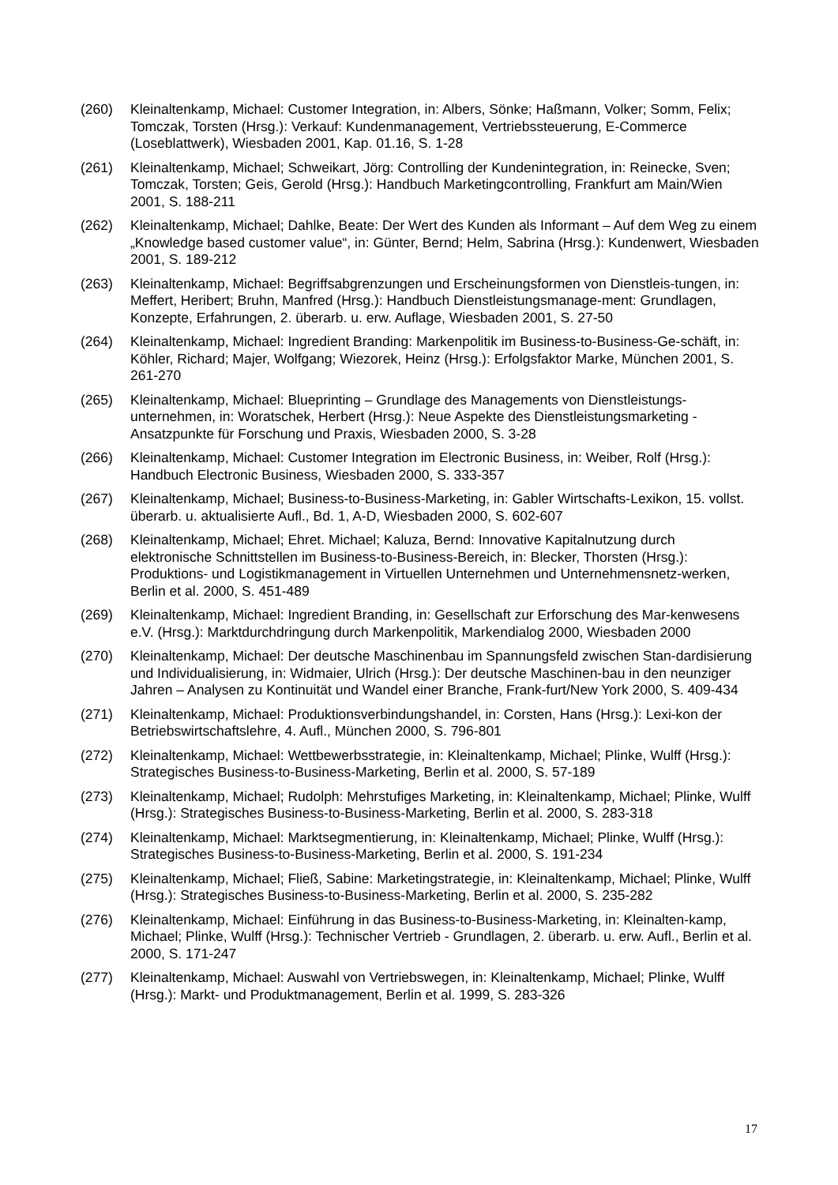(260) Kleinaltenkamp, Michael: Customer Integration, in: Albers, Sönke; Haßmann, Volker; Somm, Felix; Tomczak, Torsten (Hrsg.): Verkauf: Kundenmanagement, Vertriebssteuerung, E-Commerce (Loseblattwerk), Wiesbaden 2001, Kap. 01.16, S. 1-28
(261) Kleinaltenkamp, Michael; Schweikart, Jörg: Controlling der Kundenintegration, in: Reinecke, Sven; Tomczak, Torsten; Geis, Gerold (Hrsg.): Handbuch Marketingcontrolling, Frankfurt am Main/Wien 2001, S. 188-211
(262) Kleinaltenkamp, Michael; Dahlke, Beate: Der Wert des Kunden als Informant – Auf dem Weg zu einem „Knowledge based customer value“, in: Günter, Bernd; Helm, Sabrina (Hrsg.): Kundenwert, Wiesbaden 2001, S. 189-212
(263) Kleinaltenkamp, Michael: Begriffsabgrenzungen und Erscheinungsformen von Dienstleis-tungen, in: Meffert, Heribert; Bruhn, Manfred (Hrsg.): Handbuch Dienstleistungsmanage-ment: Grundlagen, Konzepte, Erfahrungen, 2. überarb. u. erw. Auflage, Wiesbaden 2001, S. 27-50
(264) Kleinaltenkamp, Michael: Ingredient Branding: Markenpolitik im Business-to-Business-Ge-schäft, in: Köhler, Richard; Majer, Wolfgang; Wiezorek, Heinz (Hrsg.): Erfolgsfaktor Marke, München 2001, S. 261-270
(265) Kleinaltenkamp, Michael: Blueprinting – Grundlage des Managements von Dienstleistungs-unternehmen, in: Woratschek, Herbert (Hrsg.): Neue Aspekte des Dienstleistungsmarketing - Ansatzpunkte für Forschung und Praxis, Wiesbaden 2000, S. 3-28
(266) Kleinaltenkamp, Michael: Customer Integration im Electronic Business, in: Weiber, Rolf (Hrsg.): Handbuch Electronic Business, Wiesbaden 2000, S. 333-357
(267) Kleinaltenkamp, Michael; Business-to-Business-Marketing, in: Gabler Wirtschafts-Lexikon, 15. vollst. überarb. u. aktualisierte Aufl., Bd. 1, A-D, Wiesbaden 2000, S. 602-607
(268) Kleinaltenkamp, Michael; Ehret. Michael; Kaluza, Bernd: Innovative Kapitalnutzung durch elektronische Schnittstellen im Business-to-Business-Bereich, in: Blecker, Thorsten (Hrsg.): Produktions- und Logistikmanagement in Virtuellen Unternehmen und Unternehmensnetz-werken, Berlin et al. 2000, S. 451-489
(269) Kleinaltenkamp, Michael: Ingredient Branding, in: Gesellschaft zur Erforschung des Mar-kenwesens e.V. (Hrsg.): Marktdurchdringung durch Markenpolitik, Markendialog 2000, Wiesbaden 2000
(270) Kleinaltenkamp, Michael: Der deutsche Maschinenbau im Spannungsfeld zwischen Stan-dardisierung und Individualisierung, in: Widmaier, Ulrich (Hrsg.): Der deutsche Maschinen-bau in den neunziger Jahren – Analysen zu Kontinuität und Wandel einer Branche, Frank-furt/New York 2000, S. 409-434
(271) Kleinaltenkamp, Michael: Produktionsverbindungshandel, in: Corsten, Hans (Hrsg.): Lexi-kon der Betriebswirtschaftslehre, 4. Aufl., München 2000, S. 796-801
(272) Kleinaltenkamp, Michael: Wettbewerbsstrategie, in: Kleinaltenkamp, Michael; Plinke, Wulff (Hrsg.): Strategisches Business-to-Business-Marketing, Berlin et al. 2000, S. 57-189
(273) Kleinaltenkamp, Michael; Rudolph: Mehrstufiges Marketing, in: Kleinaltenkamp, Michael; Plinke, Wulff (Hrsg.): Strategisches Business-to-Business-Marketing, Berlin et al. 2000, S. 283-318
(274) Kleinaltenkamp, Michael: Marktsegmentierung, in: Kleinaltenkamp, Michael; Plinke, Wulff (Hrsg.): Strategisches Business-to-Business-Marketing, Berlin et al. 2000, S. 191-234
(275) Kleinaltenkamp, Michael; Fließ, Sabine: Marketingstrategie, in: Kleinaltenkamp, Michael; Plinke, Wulff (Hrsg.): Strategisches Business-to-Business-Marketing, Berlin et al. 2000, S. 235-282
(276) Kleinaltenkamp, Michael: Einführung in das Business-to-Business-Marketing, in: Kleinalten-kamp, Michael; Plinke, Wulff (Hrsg.): Technischer Vertrieb - Grundlagen, 2. überarb. u. erw. Aufl., Berlin et al. 2000, S. 171-247
(277) Kleinaltenkamp, Michael: Auswahl von Vertriebswegen, in: Kleinaltenkamp, Michael; Plinke, Wulff (Hrsg.): Markt- und Produktmanagement, Berlin et al. 1999, S. 283-326
17